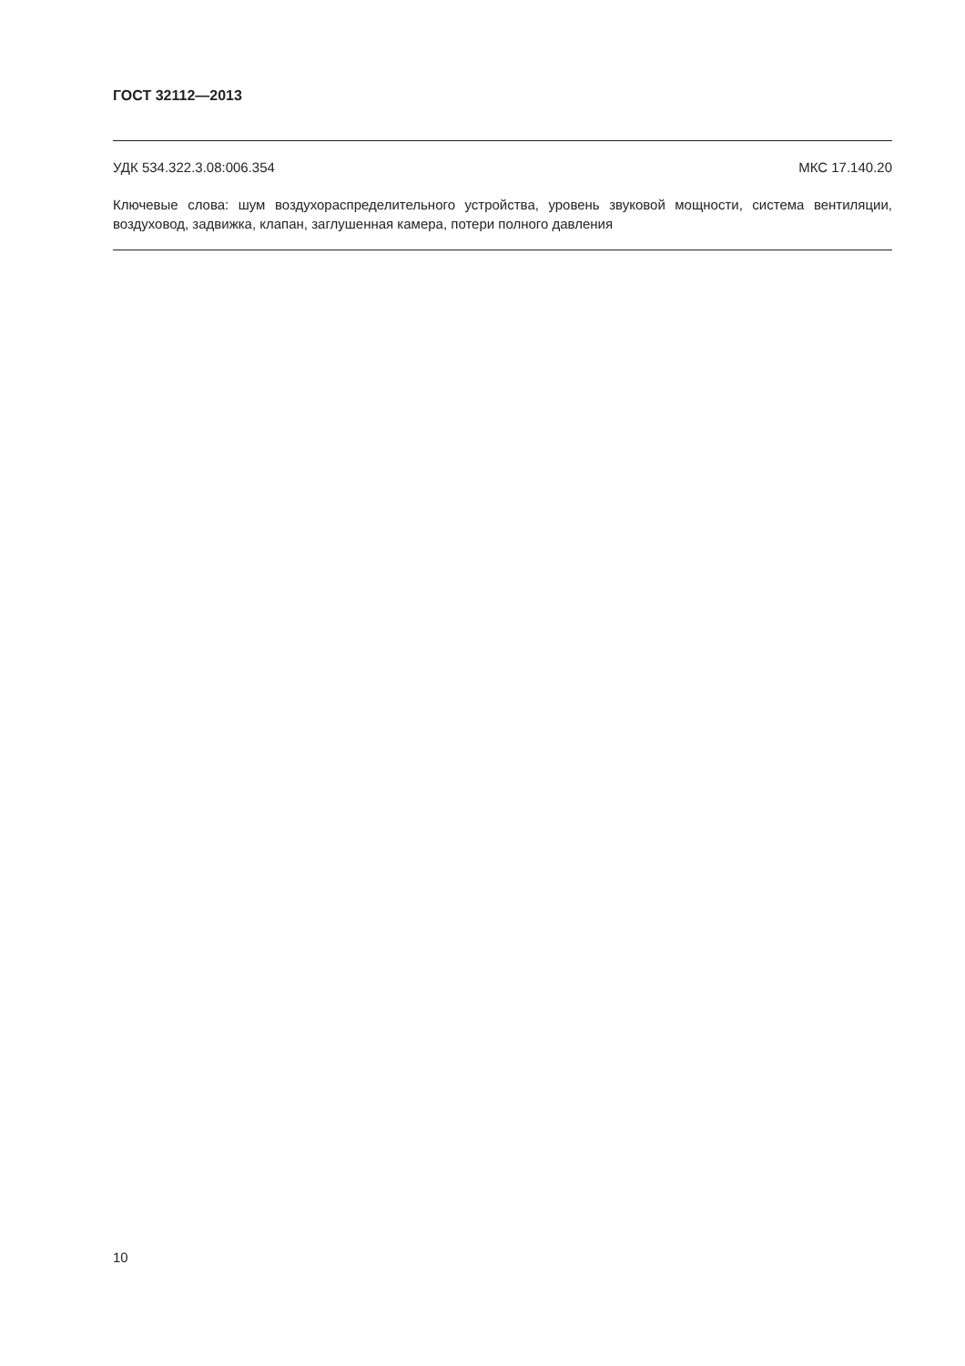ГОСТ 32112—2013
УДК 534.322.3.08:006.354 МКС 17.140.20
Ключевые слова: шум воздухораспределительного устройства, уровень звуковой мощности, система вентиляции, воздуховод, задвижка, клапан, заглушенная камера, потери полного давления
10